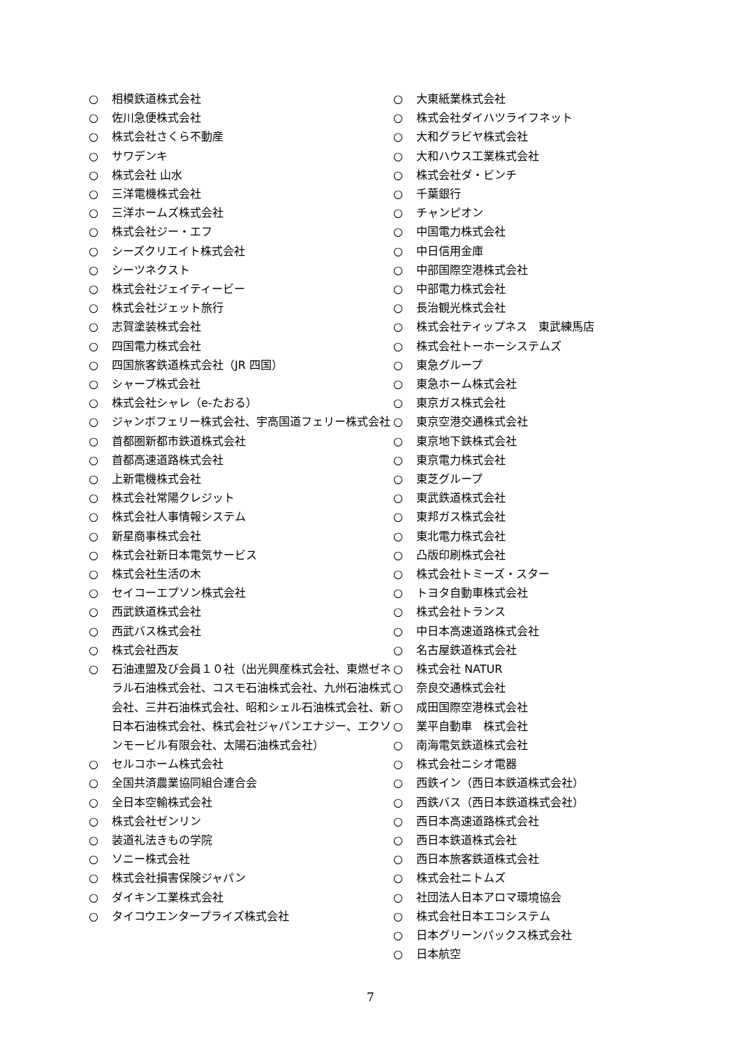○ 相模鉄道株式会社
○ 佐川急便株式会社
○ 株式会社さくら不動産
○ サワデンキ
○ 株式会社 山水
○ 三洋電機株式会社
○ 三洋ホームズ株式会社
○ 株式会社ジー・エフ
○ シーズクリエイト株式会社
○ シーツネクスト
○ 株式会社ジェイティービー
○ 株式会社ジェット旅行
○ 志賀塗装株式会社
○ 四国電力株式会社
○ 四国旅客鉄道株式会社（JR 四国）
○ シャープ株式会社
○ 株式会社シャレ（e-たおる）
○ ジャンボフェリー株式会社、宇高国道フェリー株式会社
○ 首都圏新都市鉄道株式会社
○ 首都高速道路株式会社
○ 上新電機株式会社
○ 株式会社常陽クレジット
○ 株式会社人事情報システム
○ 新星商事株式会社
○ 株式会社新日本電気サービス
○ 株式会社生活の木
○ セイコーエプソン株式会社
○ 西武鉄道株式会社
○ 西武バス株式会社
○ 株式会社西友
○ 石油連盟及び会員１０社（出光興産株式会社、東燃ゼネラル石油株式会社、コスモ石油株式会社、九州石油株式会社、三井石油株式会社、昭和シェル石油株式会社、新日本石油株式会社、株式会社ジャパンエナジー、エクソンモービル有限会社、太陽石油株式会社）
○ セルコホーム株式会社
○ 全国共済農業協同組合連合会
○ 全日本空輸株式会社
○ 株式会社ゼンリン
○ 装道礼法きもの学院
○ ソニー株式会社
○ 株式会社損害保険ジャパン
○ ダイキン工業株式会社
○ タイコウエンタープライズ株式会社
○ 大東紙業株式会社
○ 株式会社ダイハツライフネット
○ 大和グラビヤ株式会社
○ 大和ハウス工業株式会社
○ 株式会社ダ・ビンチ
○ 千葉銀行
○ チャンピオン
○ 中国電力株式会社
○ 中日信用金庫
○ 中部国際空港株式会社
○ 中部電力株式会社
○ 長治観光株式会社
○ 株式会社ティップネス　東武練馬店
○ 株式会社トーホーシステムズ
○ 東急グループ
○ 東急ホーム株式会社
○ 東京ガス株式会社
○ 東京空港交通株式会社
○ 東京地下鉄株式会社
○ 東京電力株式会社
○ 東芝グループ
○ 東武鉄道株式会社
○ 東邦ガス株式会社
○ 東北電力株式会社
○ 凸版印刷株式会社
○ 株式会社トミーズ・スター
○ トヨタ自動車株式会社
○ 株式会社トランス
○ 中日本高速道路株式会社
○ 名古屋鉄道株式会社
○ 株式会社 NATUR
○ 奈良交通株式会社
○ 成田国際空港株式会社
○ 業平自動車　株式会社
○ 南海電気鉄道株式会社
○ 株式会社ニシオ電器
○ 西鉄イン（西日本鉄道株式会社）
○ 西鉄バス（西日本鉄道株式会社）
○ 西日本高速道路株式会社
○ 西日本鉄道株式会社
○ 西日本旅客鉄道株式会社
○ 株式会社ニトムズ
○ 社団法人日本アロマ環境協会
○ 株式会社日本エコシステム
○ 日本グリーンパックス株式会社
○ 日本航空
7